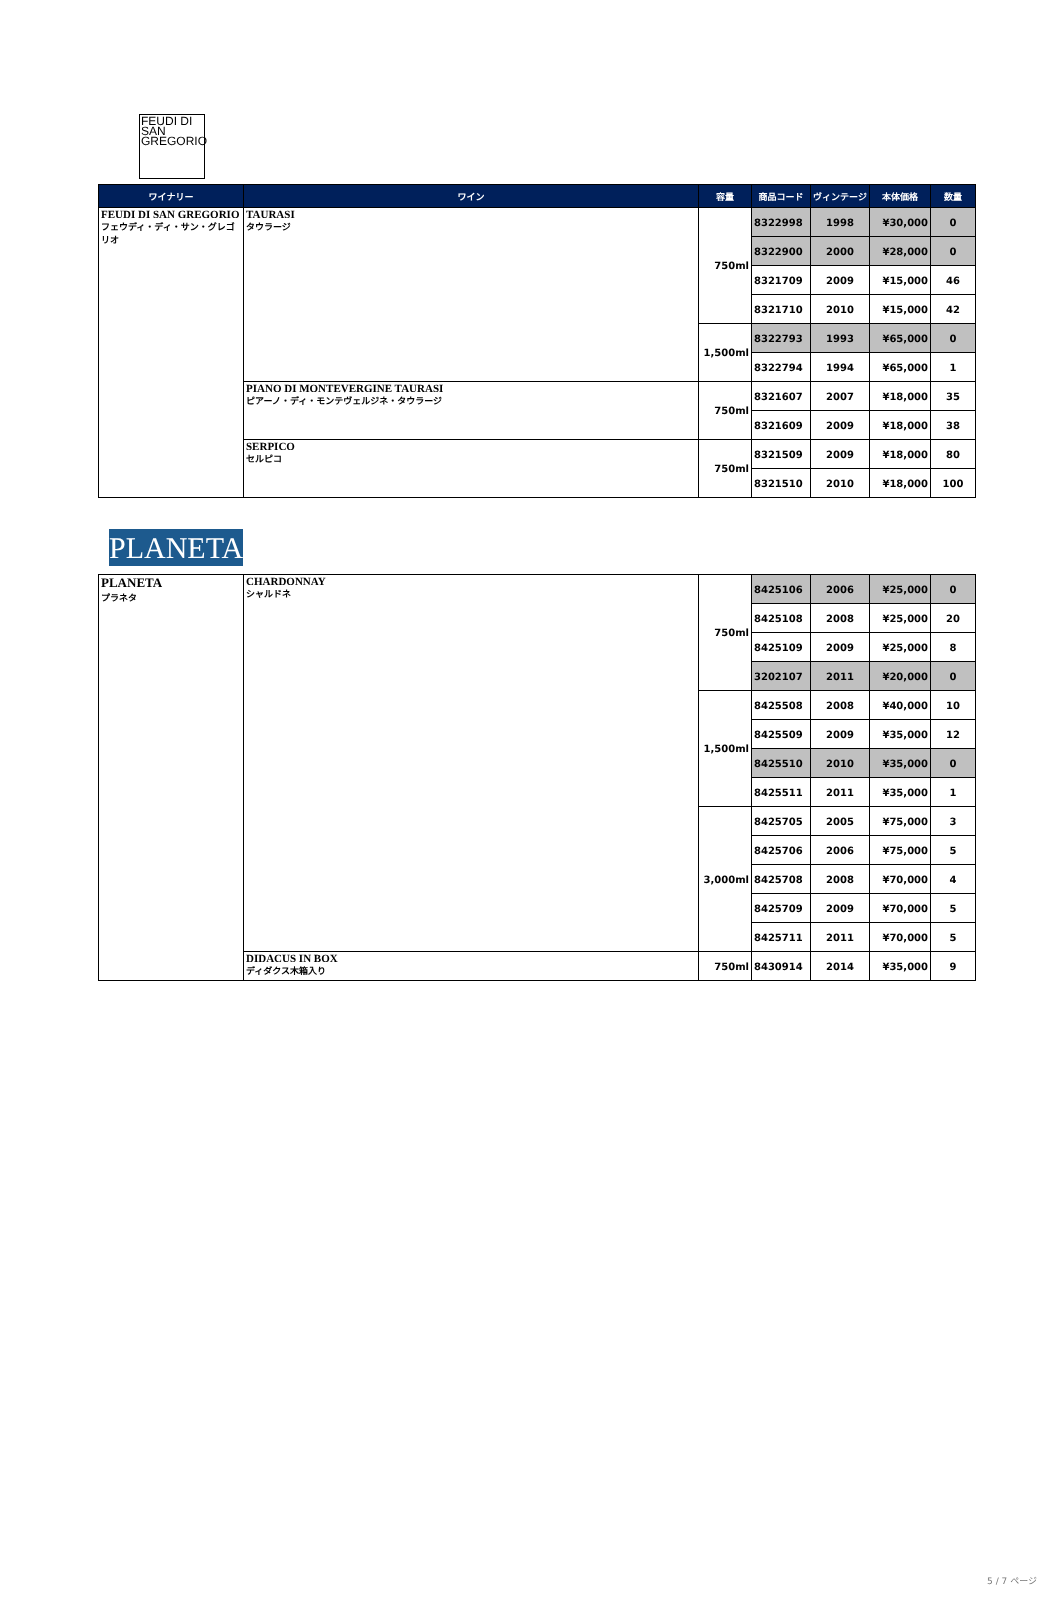FEUDI DI SAN GREGORIO
| ワイナリー | ワイン | 容量 | 商品コード | ヴィンテージ | 本体価格 | 数量 |
| --- | --- | --- | --- | --- | --- | --- |
| FEUDI DI SAN GREGORIO フェウディ・ディ・サン・グレゴリオ | TAURASI タウラージ | 750ml | 8322998 | 1998 | ¥30,000 | 0 |
| | | | 8322900 | 2000 | ¥28,000 | 0 |
| | | | 8321709 | 2009 | ¥15,000 | 46 |
| | | | 8321710 | 2010 | ¥15,000 | 42 |
| | | 1,500ml | 8322793 | 1993 | ¥65,000 | 0 |
| | | | 8322794 | 1994 | ¥65,000 | 1 |
| | PIANO DI MONTEVERGINE TAURASI ピアーノ・ディ・モンテヴェルジネ・タウラージ | 750ml | 8321607 | 2007 | ¥18,000 | 35 |
| | | | 8321609 | 2009 | ¥18,000 | 38 |
| | SERPICO セルピコ | 750ml | 8321509 | 2009 | ¥18,000 | 80 |
| | | | 8321510 | 2010 | ¥18,000 | 100 |
PLANETA
| PLANETA プラネタ | CHARDONNAY シャルドネ | 750ml | 8425106 | 2006 | ¥25,000 | 0 |
| | | | 8425108 | 2008 | ¥25,000 | 20 |
| | | | 8425109 | 2009 | ¥25,000 | 8 |
| | | | 3202107 | 2011 | ¥20,000 | 0 |
| | | 1,500ml | 8425508 | 2008 | ¥40,000 | 10 |
| | | | 8425509 | 2009 | ¥35,000 | 12 |
| | | | 8425510 | 2010 | ¥35,000 | 0 |
| | | | 8425511 | 2011 | ¥35,000 | 1 |
| | | 3,000ml | 8425705 | 2005 | ¥75,000 | 3 |
| | | | 8425706 | 2006 | ¥75,000 | 5 |
| | | | 8425708 | 2008 | ¥70,000 | 4 |
| | | | 8425709 | 2009 | ¥70,000 | 5 |
| | | | 8425711 | 2011 | ¥70,000 | 5 |
| | DIDACUS IN BOX ディダクス木箱入り | 750ml | 8430914 | 2014 | ¥35,000 | 9 |
5 / 7 ページ